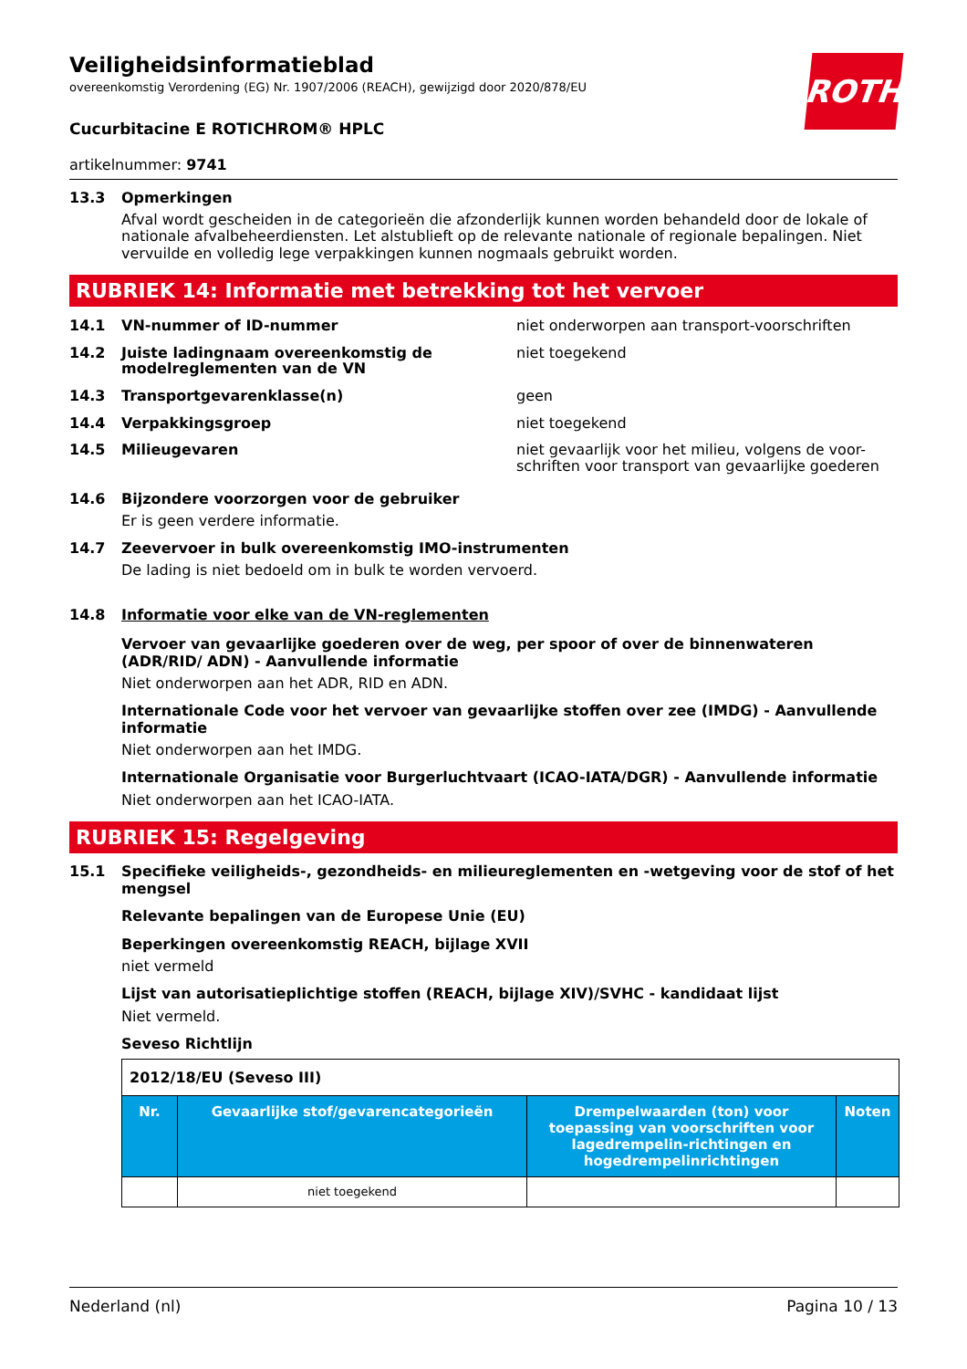ROTH
Veiligheidsinformatieblad
overeenkomstig Verordening (EG) Nr. 1907/2006 (REACH), gewijzigd door 2020/878/EU
Cucurbitacine E ROTICHROM® HPLC
artikelnummer: 9741
13.3 Opmerkingen
Afval wordt gescheiden in de categorieën die afzonderlijk kunnen worden behandeld door de lokale of nationale afvalbeheerdiensten. Let alstublieft op de relevante nationale of regionale bepalingen. Niet vervuilde en volledig lege verpakkingen kunnen nogmaals gebruikt worden.
RUBRIEK 14: Informatie met betrekking tot het vervoer
14.1 VN-nummer of ID-nummer niet onderworpen aan transport-voorschriften
14.2 Juiste ladingnaam overeenkomstig de modelreglementen van de VN
niet toegekend
14.3 Transportgevarenklasse(n) geen
14.4 Verpakkingsgroep niet toegekend
14.5 Milieugevaren niet gevaarlijk voor het milieu, volgens de voor-schriften voor transport van gevaarlijke goederen
14.6 Bijzondere voorzorgen voor de gebruiker
Er is geen verdere informatie.
14.7 Zeevervoer in bulk overeenkomstig IMO-instrumenten
De lading is niet bedoeld om in bulk te worden vervoerd.
14.8 Informatie voor elke van de VN-reglementen
Vervoer van gevaarlijke goederen over de weg, per spoor of over de binnenwateren (ADR/RID/ ADN) - Aanvullende informatie
Niet onderworpen aan het ADR, RID en ADN.
Internationale Code voor het vervoer van gevaarlijke stoffen over zee (IMDG) - Aanvullende informatie
Niet onderworpen aan het IMDG.
Internationale Organisatie voor Burgerluchtvaart (ICAO-IATA/DGR) - Aanvullende informatie
Niet onderworpen aan het ICAO-IATA.
RUBRIEK 15: Regelgeving
15.1 Specifieke veiligheids-, gezondheids- en milieureglementen en -wetgeving voor de stof of het mengsel
Relevante bepalingen van de Europese Unie (EU)
Beperkingen overeenkomstig REACH, bijlage XVII
niet vermeld
Lijst van autorisatieplichtige stoffen (REACH, bijlage XIV)/SVHC - kandidaat lijst
Niet vermeld.
Seveso Richtlijn
| 2012/18/EU (Seveso III) | | | |
| Nr. | Gevaarlijke stof/gevarencategorieën | Drempelwaarden (ton) voor toepassing van voorschriften voor lagedrempelin-richtingen en hogedrempelinrichtingen | Noten |
| | niet toegekend | | |
Nederland (nl) Pagina 10 / 13